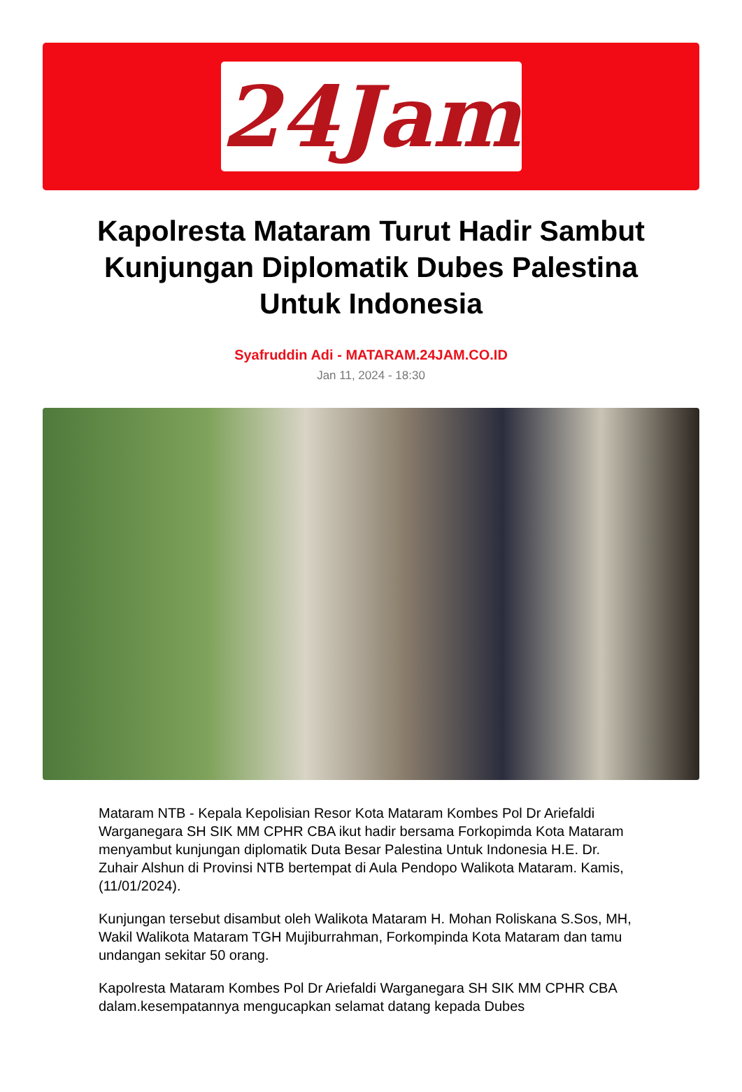24Jam
Kapolresta Mataram Turut Hadir Sambut Kunjungan Diplomatik Dubes Palestina Untuk Indonesia
Syafruddin Adi - MATARAM.24JAM.CO.ID
Jan 11, 2024 - 18:30
Mataram NTB - Kepala Kepolisian Resor Kota Mataram Kombes Pol Dr Ariefaldi Warganegara SH SIK MM CPHR CBA ikut hadir bersama Forkopimda Kota Mataram menyambut kunjungan diplomatik Duta Besar Palestina Untuk Indonesia H.E. Dr. Zuhair Alshun di Provinsi NTB bertempat di Aula Pendopo Walikota Mataram. Kamis, (11/01/2024).
Kunjungan tersebut disambut oleh Walikota Mataram H. Mohan Roliskana S.Sos, MH, Wakil Walikota Mataram TGH Mujiburrahman, Forkompinda Kota Mataram dan tamu undangan sekitar 50 orang.
Kapolresta Mataram Kombes Pol Dr Ariefaldi Warganegara SH SIK MM CPHR CBA dalam.kesempatannya mengucapkan selamat datang kepada Dubes